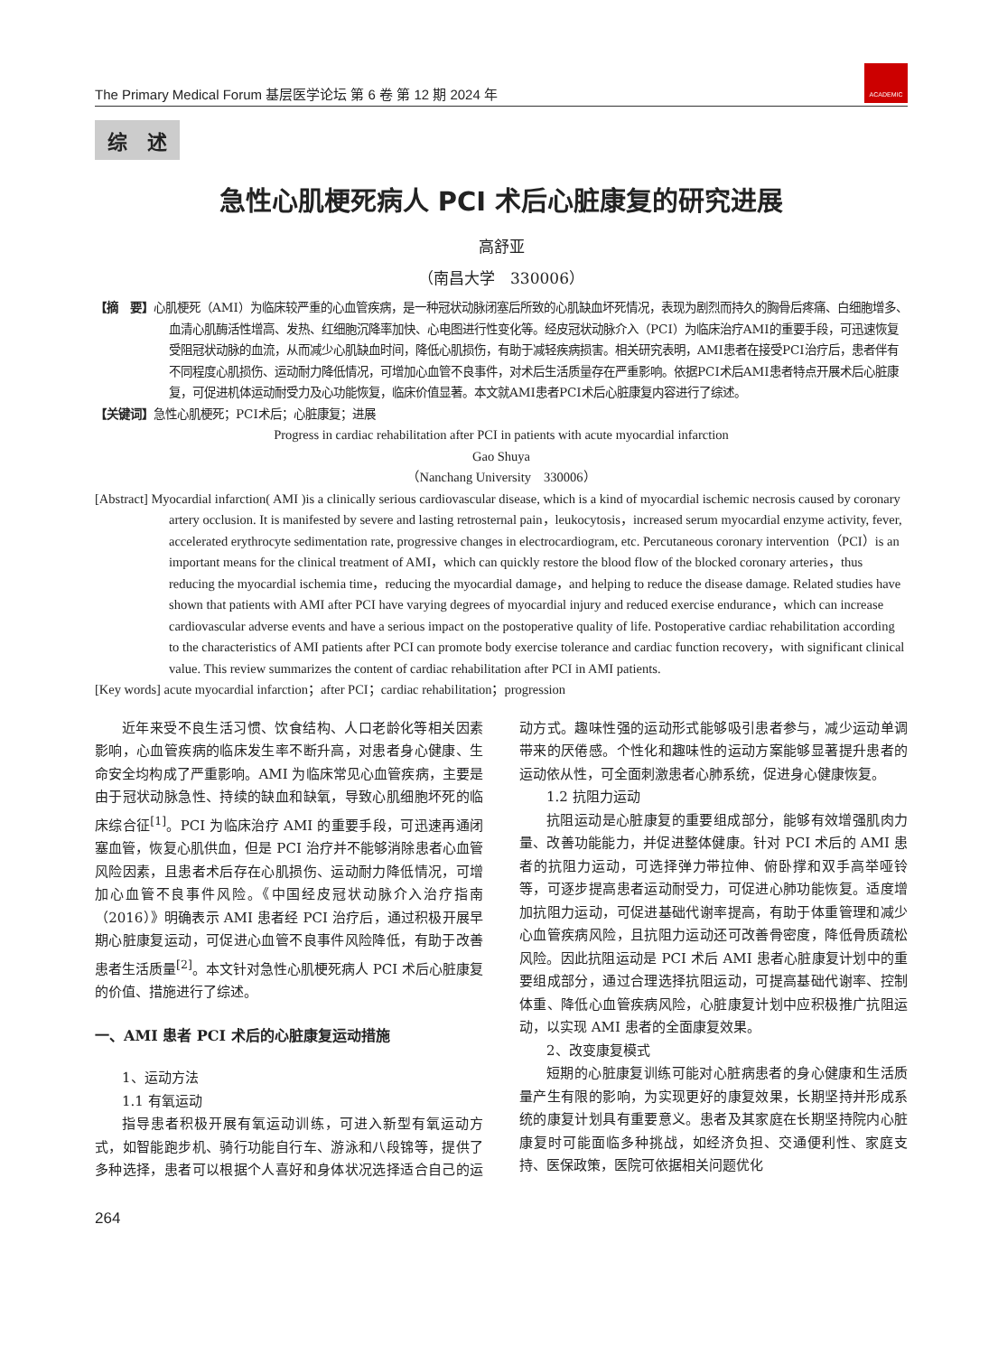The Primary Medical Forum 基层医学论坛 第 6 卷 第 12 期 2024 年
ACADEMIC
综　述
急性心肌梗死病人 PCI 术后心脏康复的研究进展
高舒亚
（南昌大学　330006）
【摘　要】心肌梗死（AMI）为临床较严重的心血管疾病，是一种冠状动脉闭塞后所致的心肌缺血坏死情况，表现为剧烈而持久的胸骨后疼痛、白细胞增多、血清心肌酶活性增高、发热、红细胞沉降率加快、心电图进行性变化等。经皮冠状动脉介入（PCI）为临床治疗AMI的重要手段，可迅速恢复受阻冠状动脉的血流，从而减少心肌缺血时间，降低心肌损伤，有助于减轻疾病损害。相关研究表明，AMI患者在接受PCI治疗后，患者伴有不同程度心肌损伤、运动耐力降低情况，可增加心血管不良事件，对术后生活质量存在严重影响。依据PCI术后AMI患者特点开展术后心脏康复，可促进机体运动耐受力及心功能恢复，临床价值显著。本文就AMI患者PCI术后心脏康复内容进行了综述。
【关键词】急性心肌梗死；PCI术后；心脏康复；进展
Progress in cardiac rehabilitation after PCI in patients with acute myocardial infarction
Gao Shuya
（Nanchang University　330006）
[Abstract] Myocardial infarction( AMI )is a clinically serious cardiovascular disease, which is a kind of myocardial ischemic necrosis caused by coronary artery occlusion. It is manifested by severe and lasting retrosternal pain，leukocytosis，increased serum myocardial enzyme activity, fever, accelerated erythrocyte sedimentation rate, progressive changes in electrocardiogram, etc. Percutaneous coronary intervention（PCI）is an important means for the clinical treatment of AMI，which can quickly restore the blood flow of the blocked coronary arteries，thus reducing the myocardial ischemia time，reducing the myocardial damage，and helping to reduce the disease damage. Related studies have shown that patients with AMI after PCI have varying degrees of myocardial injury and reduced exercise endurance，which can increase cardiovascular adverse events and have a serious impact on the postoperative quality of life. Postoperative cardiac rehabilitation according to the characteristics of AMI patients after PCI can promote body exercise tolerance and cardiac function recovery，with significant clinical value. This review summarizes the content of cardiac rehabilitation after PCI in AMI patients.
[Key words] acute myocardial infarction；after PCI；cardiac rehabilitation；progression
近年来受不良生活习惯、饮食结构、人口老龄化等相关因素影响，心血管疾病的临床发生率不断升高，对患者身心健康、生命安全均构成了严重影响。AMI 为临床常见心血管疾病，主要是由于冠状动脉急性、持续的缺血和缺氧，导致心肌细胞坏死的临床综合征<sup>[1]</sup>。PCI 为临床治疗 AMI 的重要手段，可迅速再通闭塞血管，恢复心肌供血，但是 PCI 治疗并不能够消除患者心血管风险因素，且患者术后存在心肌损伤、运动耐力降低情况，可增加心血管不良事件风险。《中国经皮冠状动脉介入治疗指南（2016）》明确表示 AMI 患者经 PCI 治疗后，通过积极开展早期心脏康复运动，可促进心血管不良事件风险降低，有助于改善患者生活质量<sup>[2]</sup>。本文针对急性心肌梗死病人 PCI 术后心脏康复的价值、措施进行了综述。
一、AMI 患者 PCI 术后的心脏康复运动措施
1、运动方法
1.1 有氧运动
指导患者积极开展有氧运动训练，可进入新型有氧运动方式，如智能跑步机、骑行功能自行车、游泳和八段锦等，提供了多种选择，患者可以根据个人喜好和身体状况选择适合自己的运动方式。趣味性强的运动形式能够吸引患者参与，减少运动单调带来的厌倦感。个性化和趣味性的运动方案能够显著提升患者的运动依从性，可全面刺激患者心肺系统，促进身心健康恢复。
1.2 抗阻力运动
抗阻运动是心脏康复的重要组成部分，能够有效增强肌肉力量、改善功能能力，并促进整体健康。针对 PCI 术后的 AMI 患者的抗阻力运动，可选择弹力带拉伸、俯卧撑和双手高举哑铃等，可逐步提高患者运动耐受力，可促进心肺功能恢复。适度增加抗阻力运动，可促进基础代谢率提高，有助于体重管理和减少心血管疾病风险，且抗阻力运动还可改善骨密度，降低骨质疏松风险。因此抗阻运动是 PCI 术后 AMI 患者心脏康复计划中的重要组成部分，通过合理选择抗阻运动，可提高基础代谢率、控制体重、降低心血管疾病风险，心脏康复计划中应积极推广抗阻运动，以实现 AMI 患者的全面康复效果。
2、改变康复模式
短期的心脏康复训练可能对心脏病患者的身心健康和生活质量产生有限的影响，为实现更好的康复效果，长期坚持并形成系统的康复计划具有重要意义。患者及其家庭在长期坚持院内心脏康复时可能面临多种挑战，如经济负担、交通便利性、家庭支持、医保政策，医院可依据相关问题优化
264